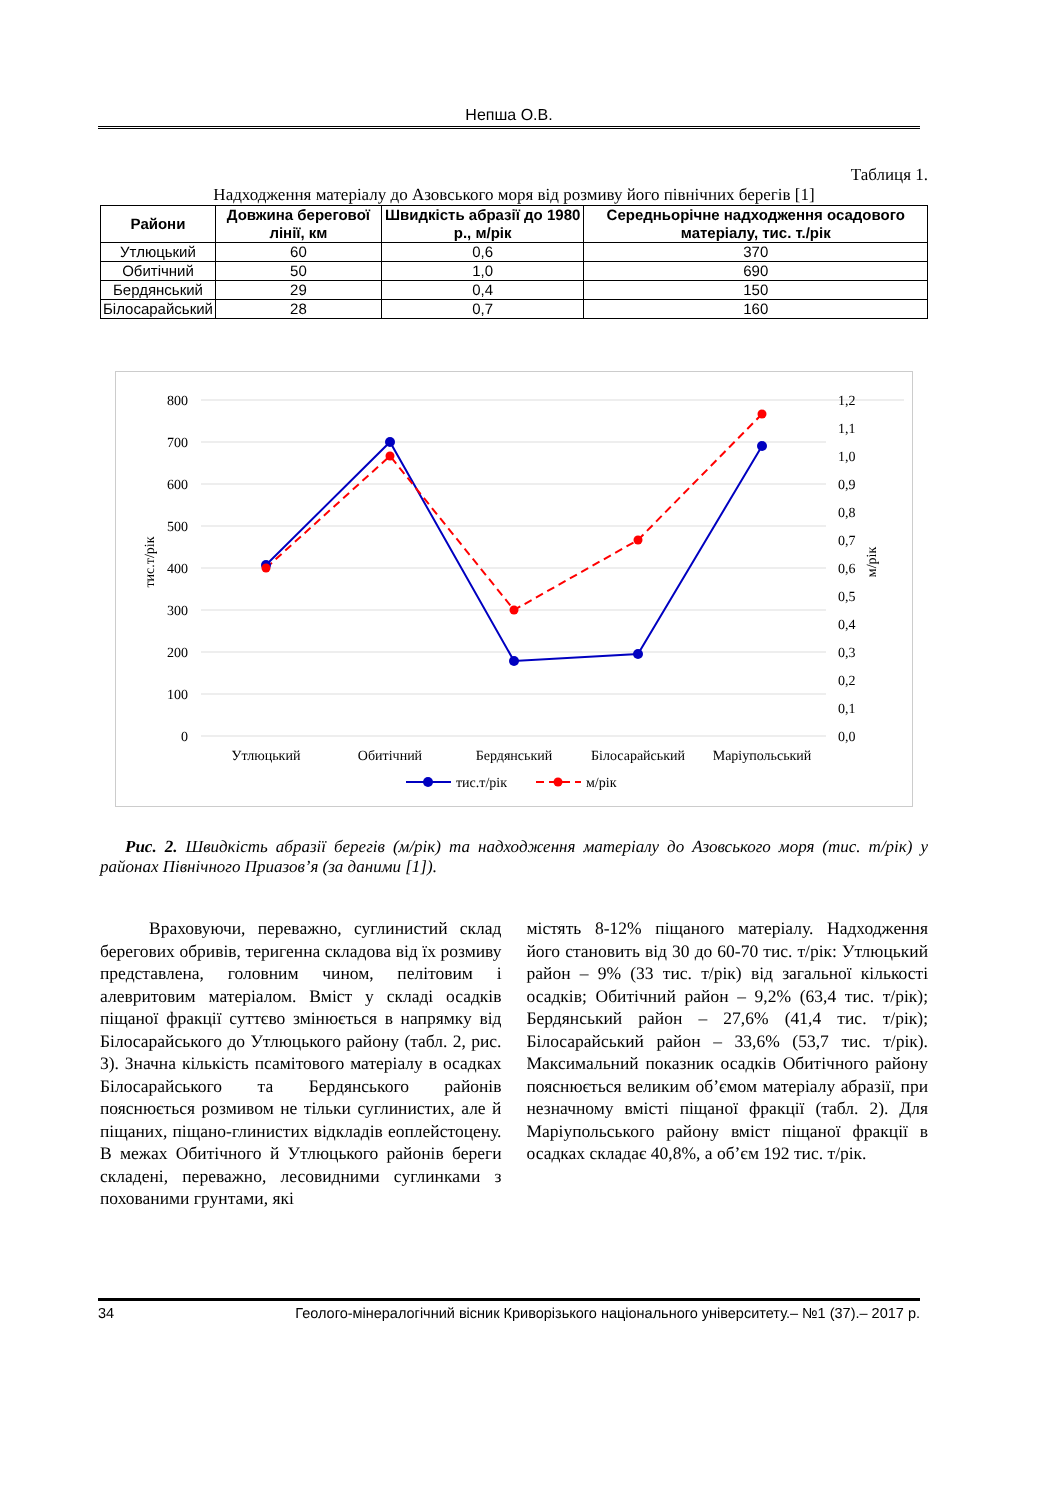Непша О.В.
Таблиця 1.
Надходження матеріалу до Азовського моря від розмиву його північних берегів [1]
| Райони | Довжина берегової лінії, км | Швидкість абразії до 1980 р., м/рік | Середньорічне надходження осадового матеріалу, тис. т./рік |
| --- | --- | --- | --- |
| Утлюцький | 60 | 0,6 | 370 |
| Обитічний | 50 | 1,0 | 690 |
| Бердянський | 29 | 0,4 | 150 |
| Білосарайський | 28 | 0,7 | 160 |
800
700
600
500
400
300
200
100
0
1,2
1,1
1,0
0,9
0,8
0,7
0,6
0,5
0,4
0,3
0,2
0,1
0,0
тис.т/рік
м/рік
Утлюцький
Обитічний
Бердянський
Білосарайський
Маріупольський
тис.т/рік
м/рік
Рис. 2. Швидкість абразії берегів (м/рік) та надходження матеріалу до Азовського моря (тис. т/рік) у районах Північного Приазов’я (за даними [1]).
Враховуючи, переважно, суглинистий склад берегових обривів, теригенна складова від їх розмиву представлена, головним чином, пелітовим і алевритовим матеріалом. Вміст у складі осадків піщаної фракції суттєво змінюється в напрямку від Білосарайського до Утлюцького району (табл. 2, рис. 3). Значна кількість псамітового матеріалу в осадках Білосарайського та Бердянського районів пояснюється розмивом не тільки суглинистих, але й піщаних, піщано-глинистих відкладів еоплейстоцену. В межах Обитічного й Утлюцького районів береги складені, переважно, лесовидними суглинками з похованими грунтами, які
містять 8-12% піщаного матеріалу. Надходження його становить від 30 до 60-70 тис. т/рік: Утлюцький район – 9% (33 тис. т/рік) від загальної кількості осадків; Обитічний район – 9,2% (63,4 тис. т/рік); Бердянський район – 27,6% (41,4 тис. т/рік); Білосарайський район – 33,6% (53,7 тис. т/рік). Максимальний показник осадків Обитічного району пояснюється великим об’ємом матеріалу абразії, при незначному вмісті піщаної фракції (табл. 2). Для Маріупольського району вміст піщаної фракції в осадках складає 40,8%, а об’єм 192 тис. т/рік.
34 Геолого-мінералогічний вісник Криворізького національного університету.– №1 (37).– 2017 р.